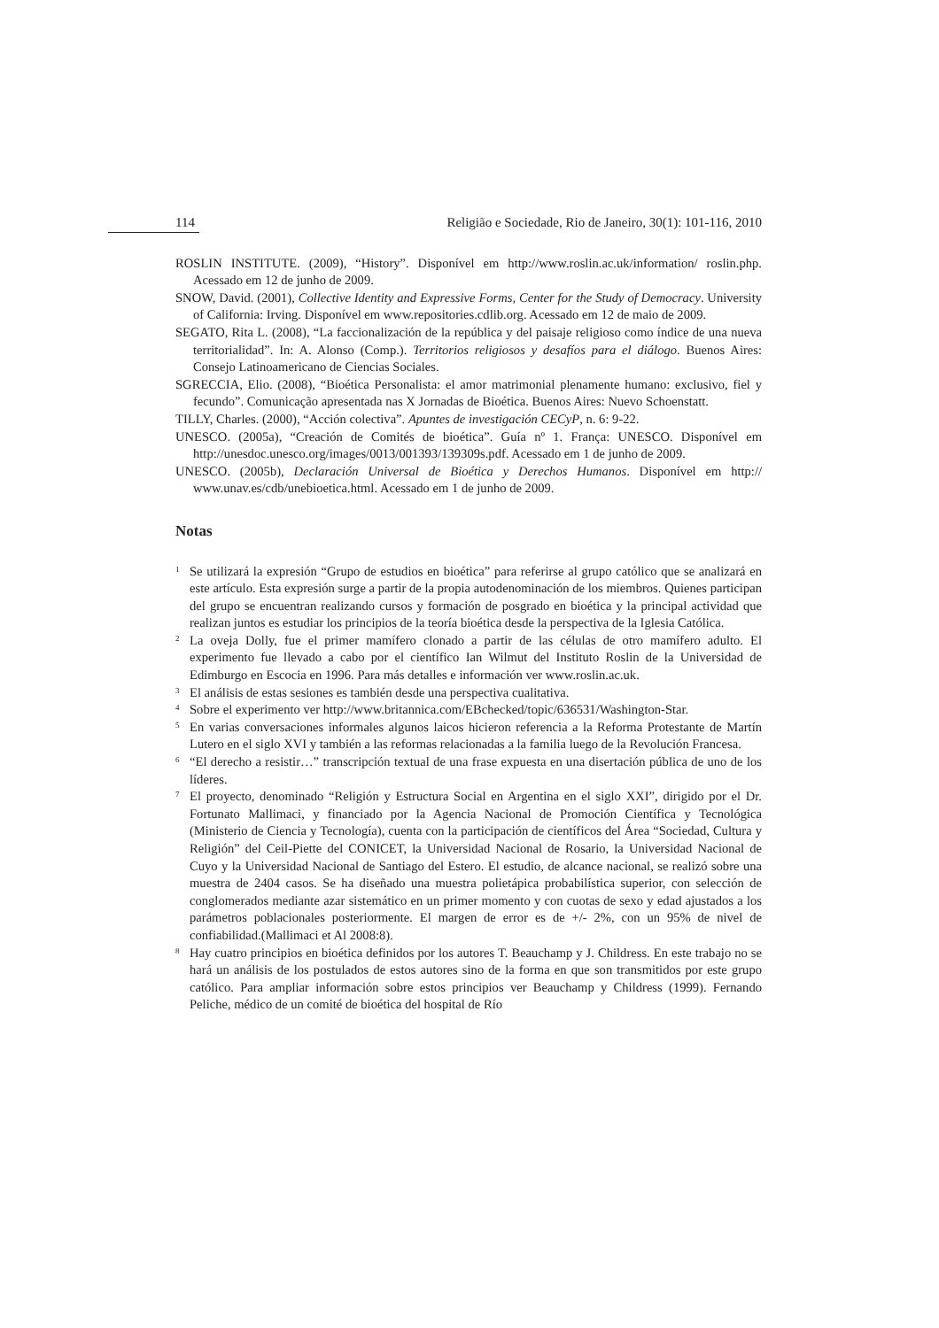114 Religião e Sociedade, Rio de Janeiro, 30(1): 101-116, 2010
ROSLIN INSTITUTE. (2009), “History”. Disponível em http://www.roslin.ac.uk/information/ roslin.php. Acessado em 12 de junho de 2009.
SNOW, David. (2001), Collective Identity and Expressive Forms, Center for the Study of Democracy. University of California: Irving. Disponível em www.repositories.cdlib.org. Acessado em 12 de maio de 2009.
SEGATO, Rita L. (2008), “La faccionalización de la república y del paisaje religioso como índice de una nueva territorialidad”. In: A. Alonso (Comp.). Territorios religiosos y desafíos para el diálogo. Buenos Aires: Consejo Latinoamericano de Ciencias Sociales.
SGRECCIA, Elio. (2008), “Bioética Personalista: el amor matrimonial plenamente humano: exclusivo, fiel y fecundo”. Comunicação apresentada nas X Jornadas de Bioética. Buenos Aires: Nuevo Schoenstatt.
TILLY, Charles. (2000), “Acción colectiva”. Apuntes de investigación CECyP, n. 6: 9-22.
UNESCO. (2005a), “Creación de Comités de bioética”. Guía nº 1. França: UNESCO. Disponível em http://unesdoc.unesco.org/images/0013/001393/139309s.pdf. Acessado em 1 de junho de 2009.
UNESCO. (2005b), Declaración Universal de Bioética y Derechos Humanos. Disponível em http:// www.unav.es/cdb/unebioetica.html. Acessado em 1 de junho de 2009.
Notas
<sup>1</sup> Se utilizará la expresión “Grupo de estudios en bioética” para referirse al grupo católico que se analizará en este artículo. Esta expresión surge a partir de la propia autodenominación de los miembros. Quienes participan del grupo se encuentran realizando cursos y formación de posgrado en bioética y la principal actividad que realizan juntos es estudiar los principios de la teoría bioética desde la perspectiva de la Iglesia Católica.
<sup>2</sup> La oveja Dolly, fue el primer mamífero clonado a partir de las células de otro mamífero adulto. El experimento fue llevado a cabo por el científico Ian Wilmut del Instituto Roslin de la Universidad de Edimburgo en Escocia en 1996. Para más detalles e información ver www.roslin.ac.uk.
<sup>3</sup> El análisis de estas sesiones es también desde una perspectiva cualitativa.
<sup>4</sup> Sobre el experimento ver http://www.britannica.com/EBchecked/topic/636531/Washington-Star.
<sup>5</sup> En varias conversaciones informales algunos laicos hicieron referencia a la Reforma Protestante de Martín Lutero en el siglo XVI y también a las reformas relacionadas a la familia luego de la Revolución Francesa.
<sup>6</sup> “El derecho a resistir…” transcripción textual de una frase expuesta en una disertación pública de uno de los líderes.
<sup>7</sup> El proyecto, denominado “Religión y Estructura Social en Argentina en el siglo XXI”, dirigido por el Dr. Fortunato Mallimaci, y financiado por la Agencia Nacional de Promoción Científica y Tecnológica (Ministerio de Ciencia y Tecnología), cuenta con la participación de científicos del Área “Sociedad, Cultura y Religión” del Ceil-Piette del CONICET, la Universidad Nacional de Rosario, la Universidad Nacional de Cuyo y la Universidad Nacional de Santiago del Estero. El estudio, de alcance nacional, se realizó sobre una muestra de 2404 casos. Se ha diseñado una muestra polietápica probabilística superior, con selección de conglomerados mediante azar sistemático en un primer momento y con cuotas de sexo y edad ajustados a los parámetros poblacionales posteriormente. El margen de error es de +/- 2%, con un 95% de nivel de confiabilidad.(Mallimaci et Al 2008:8).
<sup>8</sup> Hay cuatro principios en bioética definidos por los autores T. Beauchamp y J. Childress. En este trabajo no se hará un análisis de los postulados de estos autores sino de la forma en que son transmitidos por este grupo católico. Para ampliar información sobre estos principios ver Beauchamp y Childress (1999). Fernando Peliche, médico de un comité de bioética del hospital de Río